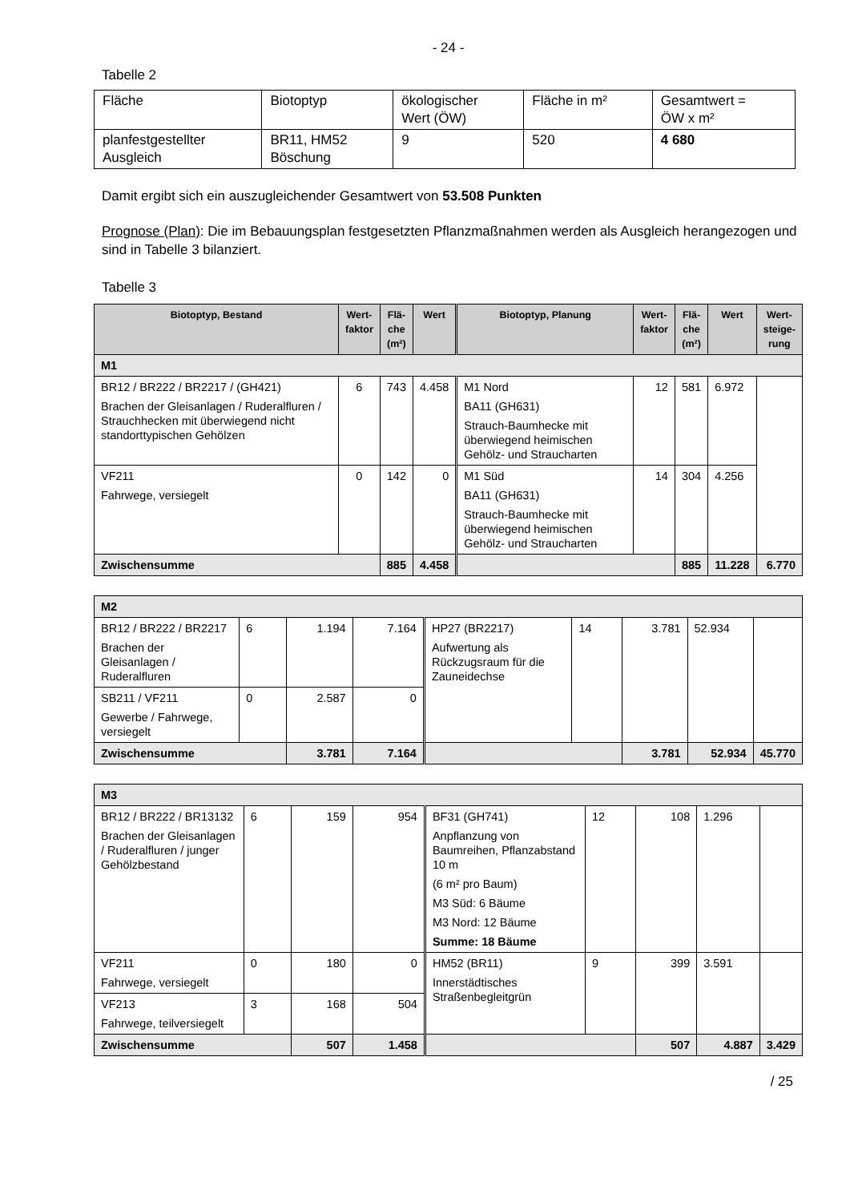- 24 -
Tabelle 2
| Fläche | Biotoptyp | ökologischer Wert (ÖW) | Fläche in m² | Gesamtwert = ÖW x m² |
| planfestgestellter Ausgleich | BR11, HM52 Böschung | 9 | 520 | 4 680 |
Damit ergibt sich ein auszugleichender Gesamtwert von 53.508 Punkten
Prognose (Plan): Die im Bebauungsplan festgesetzten Pflanzmaßnahmen werden als Ausgleich herangezogen und sind in Tabelle 3 bilanziert.
Tabelle 3
| Biotoptyp, Bestand | Wert- faktor | Flä- che (m²) | Wert | Biotoptyp, Planung | Wert- faktor | Flä- che (m²) | Wert | Wert- steige- rung |
| --- | --- | --- | --- | --- | --- | --- | --- | --- |
| M1 | | | | | | | | |
| BR12 / BR222 / BR2217 / (GH421) Brachen der Gleisanlagen / Ruderalfluren / Strauchhecken mit überwiegend nicht standorttypischen Gehölzen | 6 | 743 | 4.458 | M1 Nord BA11 (GH631) Strauch-Baumhecke mit überwiegend heimischen Gehölz- und Straucharten | 12 | 581 | 6.972 | |
| VF211 Fahrwege, versiegelt | 0 | 142 | 0 | M1 Süd BA11 (GH631) Strauch-Baumhecke mit überwiegend heimischen Gehölz- und Straucharten | 14 | 304 | 4.256 | |
| Zwischensumme | | 885 | 4.458 | | | 885 | 11.228 | 6.770 |
| M2 | | | | | | | | |
| BR12 / BR222 / BR2217 Brachen der Gleisanlagen / Ruderalfluren | 6 | 1.194 | 7.164 | HP27 (BR2217) Aufwertung als Rückzugsraum für die Zauneidechse | 14 | 3.781 | 52.934 | |
| SB211 / VF211 Gewerbe / Fahrwege, versiegelt | 0 | 2.587 | 0 | | | | | |
| Zwischensumme | | 3.781 | 7.164 | | | 3.781 | 52.934 | 45.770 |
| M3 | | | | | | | | |
| BR12 / BR222 / BR13132 Brachen der Gleisanlagen / Ruderalfluren / junger Gehölzbestand | 6 | 159 | 954 | BF31 (GH741) Anpflanzung von Baumreihen, Pflanzabstand 10 m (6 m² pro Baum) M3 Süd: 6 Bäume M3 Nord: 12 Bäume Summe: 18 Bäume | 12 | 108 | 1.296 | |
| VF211 Fahrwege, versiegelt | 0 | 180 | 0 | HM52 (BR11) Innerstädtisches Straßenbegleitgrün | 9 | 399 | 3.591 | |
| VF213 Fahrwege, teilversiegelt | 3 | 168 | 504 | | | | | |
| Zwischensumme | | 507 | 1.458 | | | 507 | 4.887 | 3.429 |
/ 25